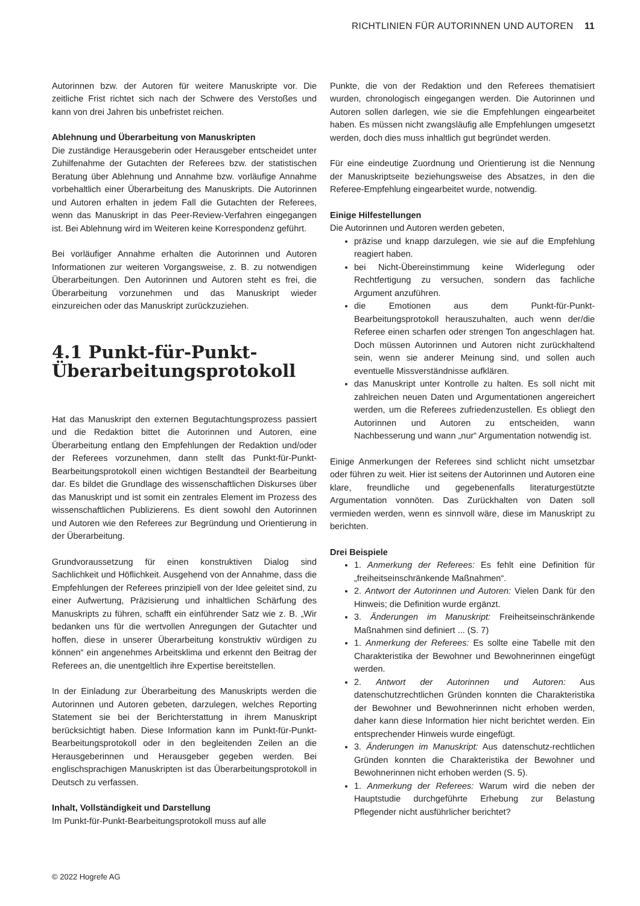RICHTLINIEN FÜR AUTORINNEN UND AUTOREN 11
Autorinnen bzw. der Autoren für weitere Manuskripte vor. Die zeitliche Frist richtet sich nach der Schwere des Verstoßes und kann von drei Jahren bis unbefristet reichen.
Ablehnung und Überarbeitung von Manuskripten
Die zuständige Herausgeberin oder Herausgeber entscheidet unter Zuhilfenahme der Gutachten der Referees bzw. der statistischen Beratung über Ablehnung und Annahme bzw. vorläufige Annahme vorbehaltlich einer Überarbeitung des Manuskripts. Die Autorinnen und Autoren erhalten in jedem Fall die Gutachten der Referees, wenn das Manuskript in das Peer-Review-Verfahren eingegangen ist. Bei Ablehnung wird im Weiteren keine Korrespondenz geführt.
Bei vorläufiger Annahme erhalten die Autorinnen und Autoren Informationen zur weiteren Vorgangsweise, z. B. zu notwendigen Überarbeitungen. Den Autorinnen und Autoren steht es frei, die Überarbeitung vorzunehmen und das Manuskript wieder einzureichen oder das Manuskript zurückzuziehen.
4.1 Punkt-für-Punkt-Überarbeitungsprotokoll
Hat das Manuskript den externen Begutachtungsprozess passiert und die Redaktion bittet die Autorinnen und Autoren, eine Überarbeitung entlang den Empfehlungen der Redaktion und/oder der Referees vorzunehmen, dann stellt das Punkt-für-Punkt-Bearbeitungsprotokoll einen wichtigen Bestandteil der Bearbeitung dar. Es bildet die Grundlage des wissenschaftlichen Diskurses über das Manuskript und ist somit ein zentrales Element im Prozess des wissenschaftlichen Publizierens. Es dient sowohl den Autorinnen und Autoren wie den Referees zur Begründung und Orientierung in der Überarbeitung.
Grundvoraussetzung für einen konstruktiven Dialog sind Sachlichkeit und Höflichkeit. Ausgehend von der Annahme, dass die Empfehlungen der Referees prinzipiell von der Idee geleitet sind, zu einer Aufwertung, Präzisierung und inhaltlichen Schärfung des Manuskripts zu führen, schafft ein einführender Satz wie z. B. „Wir bedanken uns für die wertvollen Anregungen der Gutachter und hoffen, diese in unserer Überarbeitung konstruktiv würdigen zu können“ ein angenehmes Arbeitsklima und erkennt den Beitrag der Referees an, die unentgeltlich ihre Expertise bereitstellen.
In der Einladung zur Überarbeitung des Manuskripts werden die Autorinnen und Autoren gebeten, darzulegen, welches Reporting Statement sie bei der Berichterstattung in ihrem Manuskript berücksichtigt haben. Diese Information kann im Punkt-für-Punkt-Bearbeitungsprotokoll oder in den begleitenden Zeilen an die Herausgeberinnen und Herausgeber gegeben werden. Bei englischsprachigen Manuskripten ist das Überarbeitungsprotokoll in Deutsch zu verfassen.
Inhalt, Vollständigkeit und Darstellung
Im Punkt-für-Punkt-Bearbeitungsprotokoll muss auf alle
Punkte, die von der Redaktion und den Referees thematisiert wurden, chronologisch eingegangen werden. Die Autorinnen und Autoren sollen darlegen, wie sie die Empfehlungen eingearbeitet haben. Es müssen nicht zwangsläufig alle Empfehlungen umgesetzt werden, doch dies muss inhaltlich gut begründet werden.
Für eine eindeutige Zuordnung und Orientierung ist die Nennung der Manuskriptseite beziehungsweise des Absatzes, in den die Referee-Empfehlung eingearbeitet wurde, notwendig.
Einige Hilfestellungen
Die Autorinnen und Autoren werden gebeten,
präzise und knapp darzulegen, wie sie auf die Empfehlung reagiert haben.
bei Nicht-Übereinstimmung keine Widerlegung oder Rechtfertigung zu versuchen, sondern das fachliche Argument anzuführen.
die Emotionen aus dem Punkt-für-Punkt-Bearbeitungsprotokoll herauszuhalten, auch wenn der/die Referee einen scharfen oder strengen Ton angeschlagen hat. Doch müssen Autorinnen und Autoren nicht zurückhaltend sein, wenn sie anderer Meinung sind, und sollen auch eventuelle Missverständnisse aufklären.
das Manuskript unter Kontrolle zu halten. Es soll nicht mit zahlreichen neuen Daten und Argumentationen angereichert werden, um die Referees zufriedenzustellen. Es obliegt den Autorinnen und Autoren zu entscheiden, wann Nachbesserung und wann „nur“ Argumentation notwendig ist.
Einige Anmerkungen der Referees sind schlicht nicht umsetzbar oder führen zu weit. Hier ist seitens der Autorinnen und Autoren eine klare, freundliche und gegebenenfalls literaturgestützte Argumentation vonnöten. Das Zurückhalten von Daten soll vermieden werden, wenn es sinnvoll wäre, diese im Manuskript zu berichten.
Drei Beispiele
1. Anmerkung der Referees: Es fehlt eine Definition für „freiheitseinschränkende Maßnahmen“.
2. Antwort der Autorinnen und Autoren: Vielen Dank für den Hinweis; die Definition wurde ergänzt.
3. Änderungen im Manuskript: Freiheitseinschränkende Maßnahmen sind definiert ... (S. 7)
1. Anmerkung der Referees: Es sollte eine Tabelle mit den Charakteristika der Bewohner und Bewohnerinnen eingefügt werden.
2. Antwort der Autorinnen und Autoren: Aus datenschutzrechtlichen Gründen konnten die Charakteristika der Bewohner und Bewohnerinnen nicht erhoben werden, daher kann diese Information hier nicht berichtet werden. Ein entsprechender Hinweis wurde eingefügt.
3. Änderungen im Manuskript: Aus datenschutz-rechtlichen Gründen konnten die Charakteristika der Bewohner und Bewohnerinnen nicht erhoben werden (S. 5).
1. Anmerkung der Referees: Warum wird die neben der Hauptstudie durchgeführte Erhebung zur Belastung Pflegender nicht ausführlicher berichtet?
© 2022 Hogrefe AG